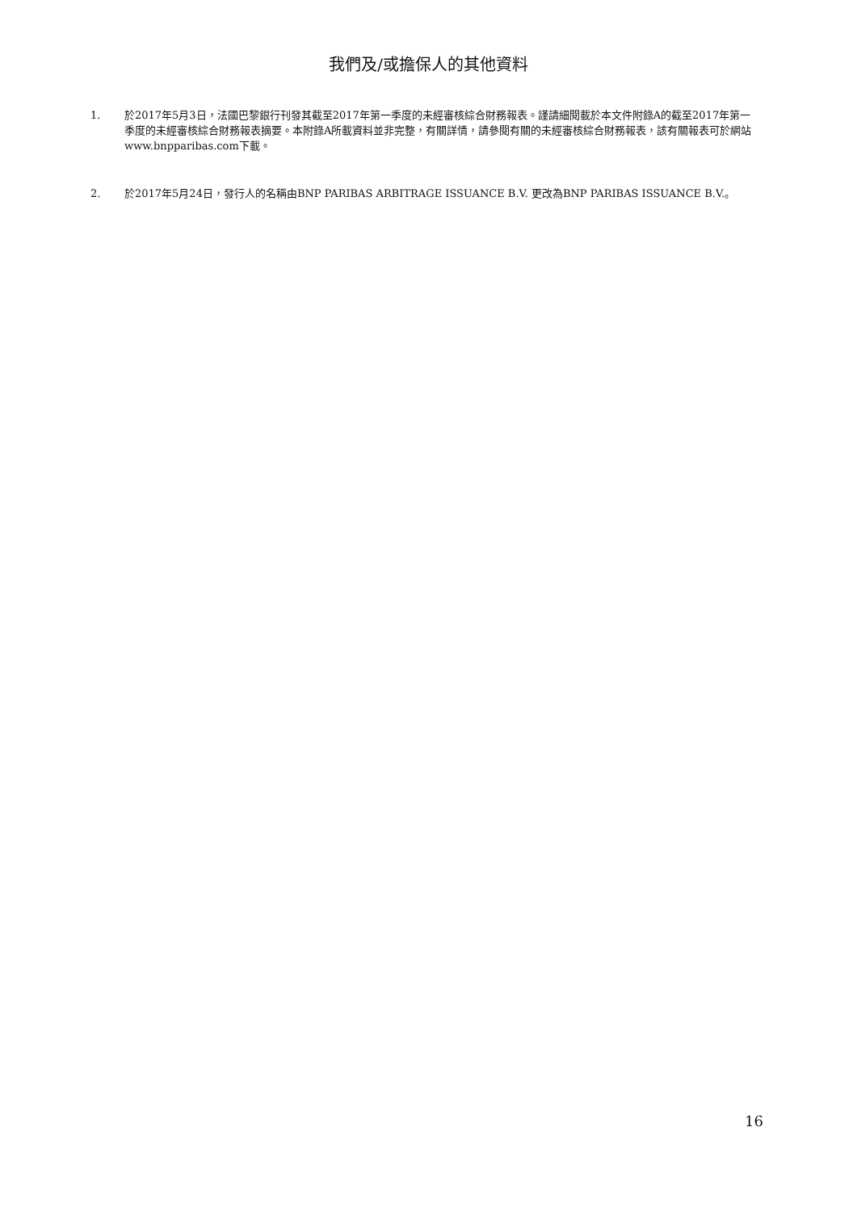我們及/或擔保人的其他資料
1. 於2017年5月3日，法國巴黎銀行刊發其截至2017年第一季度的未經審核綜合財務報表。謹請細閱載於本文件附錄A的截至2017年第一季度的未經審核綜合財務報表摘要。本附錄A所載資料並非完整，有關詳情，請參閱有關的未經審核綜合財務報表，該有關報表可於網站www.bnpparibas.com下載。
2. 於2017年5月24日，發行人的名稱由BNP PARIBAS ARBITRAGE ISSUANCE B.V. 更改為BNP PARIBAS ISSUANCE B.V.。
16